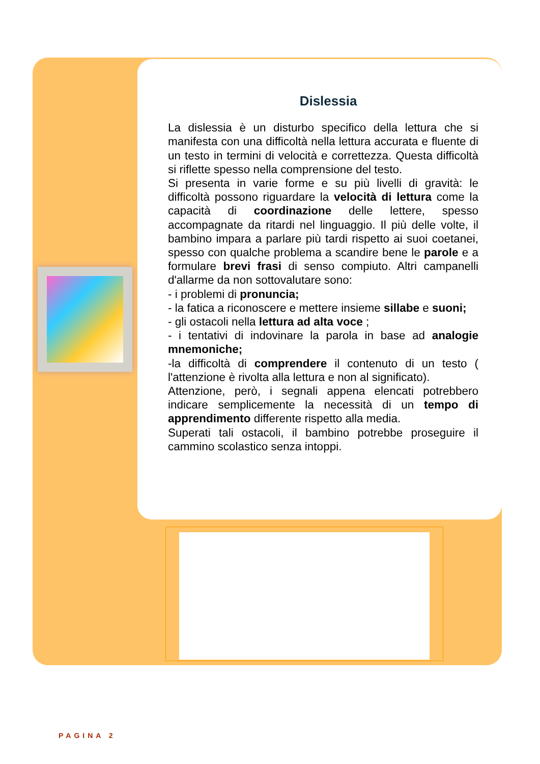Dislessia
La dislessia è un disturbo specifico della lettura che si manifesta con una difficoltà nella lettura accurata e fluente di un testo in termini di velocità e correttezza. Questa difficoltà si riflette spesso nella comprensione del testo.
Si presenta in varie forme e su più livelli di gravità: le difficoltà possono riguardare la velocità di lettura come la capacità di coordinazione delle lettere, spesso accompagnate da ritardi nel linguaggio. Il più delle volte, il bambino impara a parlare più tardi rispetto ai suoi coetanei, spesso con qualche problema a scandire bene le parole e a formulare brevi frasi di senso compiuto. Altri campanelli d'allarme da non sottovalutare sono:
- i problemi di pronuncia;
- la fatica a riconoscere e mettere insieme sillabe e suoni;
- gli ostacoli nella lettura ad alta voce ;
- i tentativi di indovinare la parola in base ad analogie mnemoniche;
-la difficoltà di comprendere il contenuto di un testo ( l'attenzione è rivolta alla lettura e non al significato).
Attenzione, però, i segnali appena elencati potrebbero indicare semplicemente la necessità di un tempo di apprendimento differente rispetto alla media.
Superati tali ostacoli, il bambino potrebbe proseguire il cammino scolastico senza intoppi.
PAGINA 2